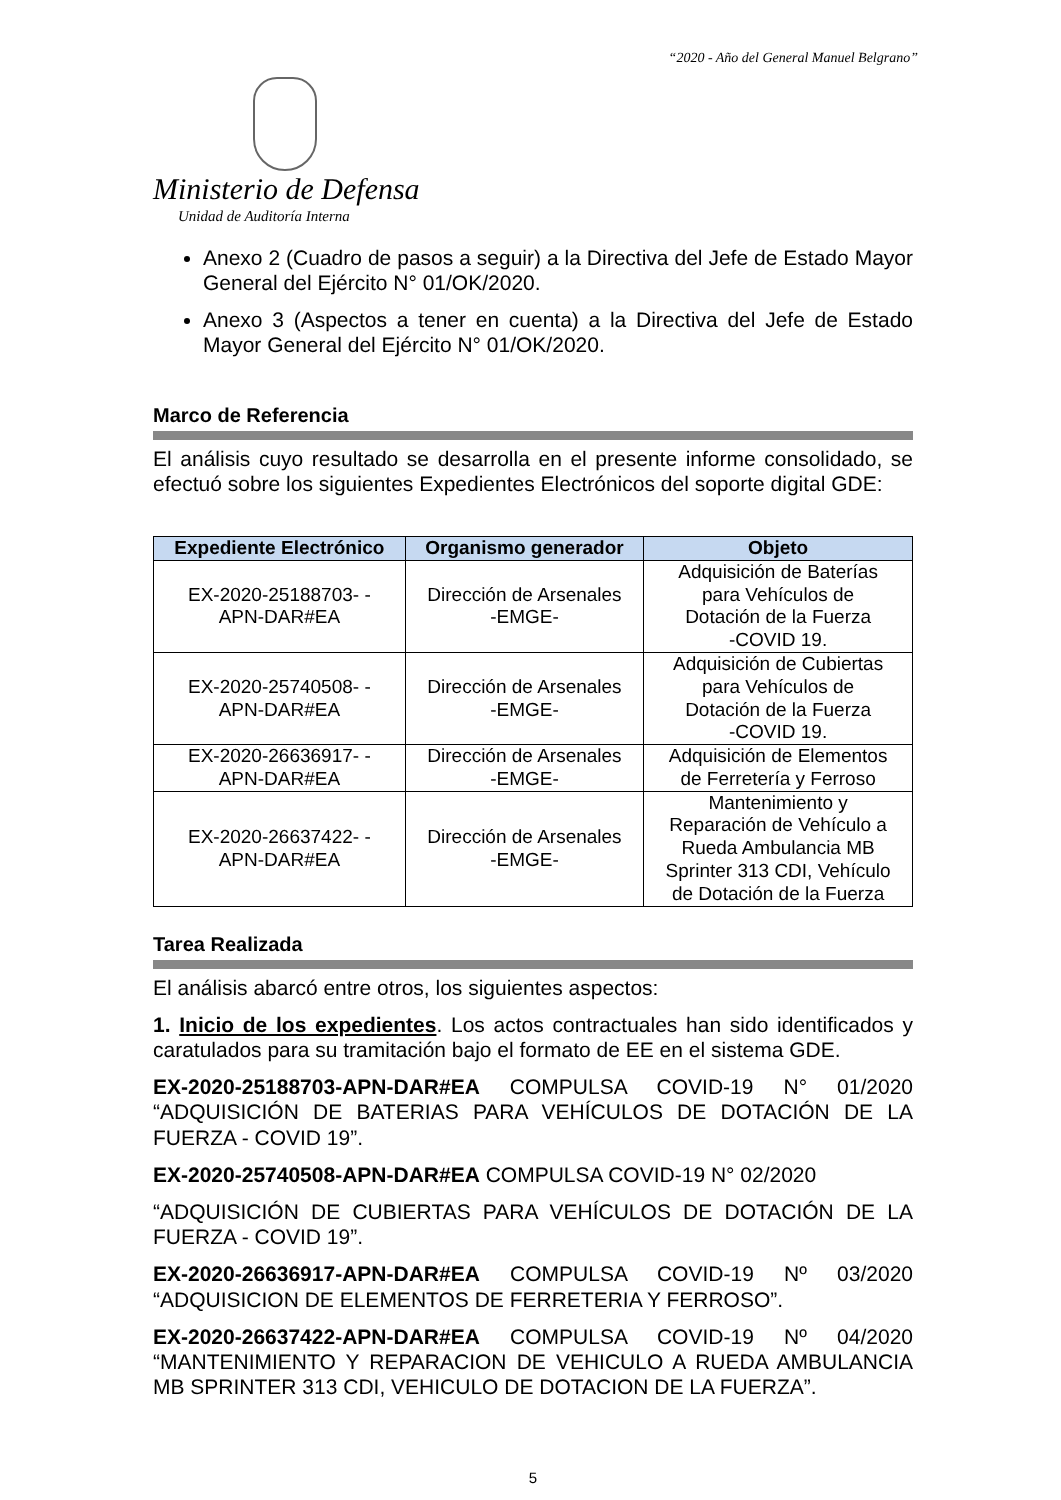“2020 - Año del General Manuel Belgrano”
Ministerio de Defensa
Unidad de Auditoría Interna
Anexo 2 (Cuadro de pasos a seguir) a la Directiva del Jefe de Estado Mayor General del Ejército N° 01/OK/2020.
Anexo 3 (Aspectos a tener en cuenta) a la Directiva del Jefe de Estado Mayor General del Ejército N° 01/OK/2020.
Marco de Referencia
El análisis cuyo resultado se desarrolla en el presente informe consolidado, se efectuó sobre los siguientes Expedientes Electrónicos del soporte digital GDE:
| Expediente Electrónico | Organismo generador | Objeto |
| --- | --- | --- |
| EX-2020-25188703- - APN-DAR#EA | Dirección de Arsenales -EMGE- | Adquisición de Baterías para Vehículos de Dotación de la Fuerza -COVID 19. |
| EX-2020-25740508- - APN-DAR#EA | Dirección de Arsenales -EMGE- | Adquisición de Cubiertas para Vehículos de Dotación de la Fuerza -COVID 19. |
| EX-2020-26636917- - APN-DAR#EA | Dirección de Arsenales -EMGE- | Adquisición de Elementos de Ferretería y Ferroso |
| EX-2020-26637422- - APN-DAR#EA | Dirección de Arsenales -EMGE- | Mantenimiento y Reparación de Vehículo a Rueda Ambulancia MB Sprinter 313 CDI, Vehículo de Dotación de la Fuerza |
Tarea Realizada
El análisis abarcó entre otros, los siguientes aspectos:
1. Inicio de los expedientes. Los actos contractuales han sido identificados y caratulados para su tramitación bajo el formato de EE en el sistema GDE.
EX-2020-25188703-APN-DAR#EA COMPULSA COVID-19 N° 01/2020 “ADQUISICIÓN DE BATERIAS PARA VEHÍCULOS DE DOTACIÓN DE LA FUERZA - COVID 19”.
EX-2020-25740508-APN-DAR#EA COMPULSA COVID-19 N° 02/2020
“ADQUISICIÓN DE CUBIERTAS PARA VEHÍCULOS DE DOTACIÓN DE LA FUERZA - COVID 19”.
EX-2020-26636917-APN-DAR#EA COMPULSA COVID-19 Nº 03/2020 “ADQUISICION DE ELEMENTOS DE FERRETERIA Y FERROSO”.
EX-2020-26637422-APN-DAR#EA COMPULSA COVID-19 Nº 04/2020 “MANTENIMIENTO Y REPARACION DE VEHICULO A RUEDA AMBULANCIA MB SPRINTER 313 CDI, VEHICULO DE DOTACION DE LA FUERZA”.
5